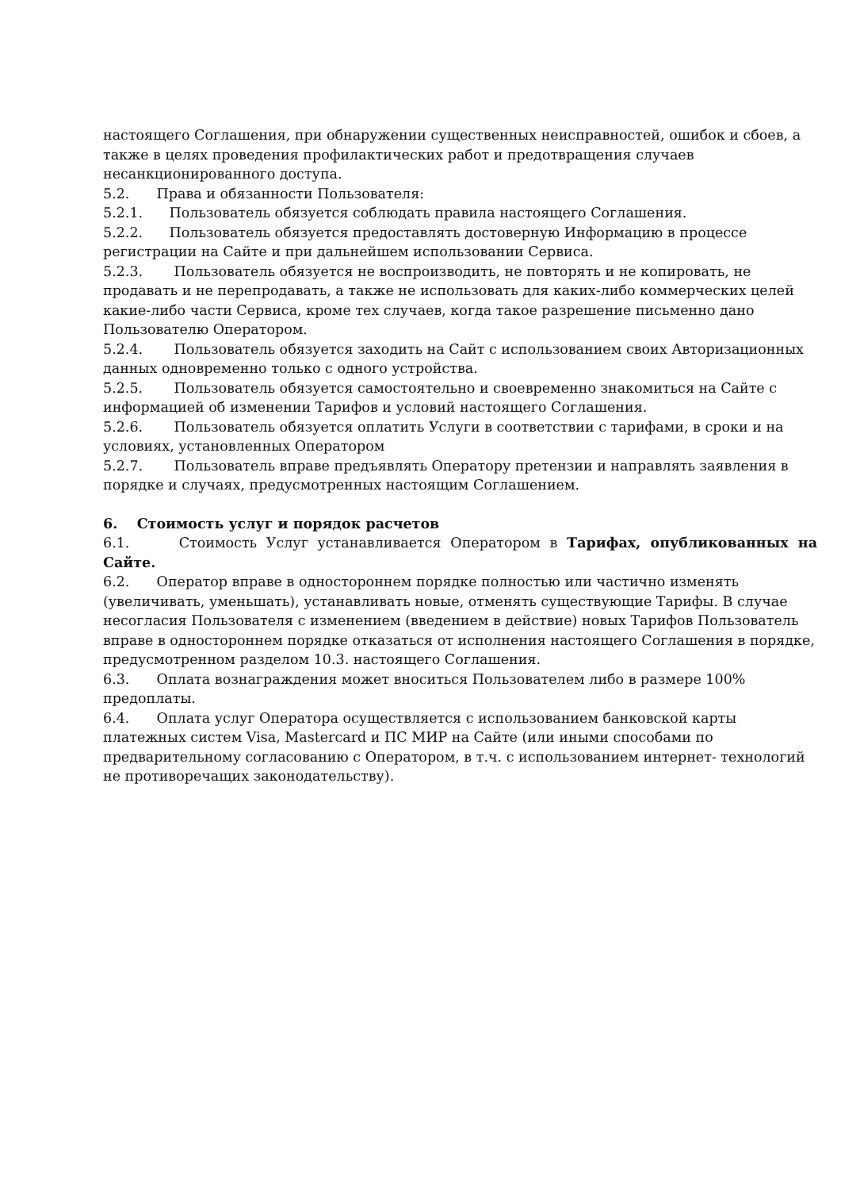настоящего Соглашения, при обнаружении существенных неисправностей, ошибок и сбоев, а также в целях проведения профилактических работ и предотвращения случаев несанкционированного доступа.
5.2. Права и обязанности Пользователя:
5.2.1. Пользователь обязуется соблюдать правила настоящего Соглашения.
5.2.2. Пользователь обязуется предоставлять достоверную Информацию в процессе регистрации на Сайте и при дальнейшем использовании Сервиса.
5.2.3. Пользователь обязуется не воспроизводить, не повторять и не копировать, не продавать и не перепродавать, а также не использовать для каких-либо коммерческих целей какие-либо части Сервиса, кроме тех случаев, когда такое разрешение письменно дано Пользователю Оператором.
5.2.4. Пользователь обязуется заходить на Сайт с использованием своих Авторизационных данных одновременно только с одного устройства.
5.2.5. Пользователь обязуется самостоятельно и своевременно знакомиться на Сайте с информацией об изменении Тарифов и условий настоящего Соглашения.
5.2.6. Пользователь обязуется оплатить Услуги в соответствии с тарифами, в сроки и на условиях, установленных Оператором
5.2.7. Пользователь вправе предъявлять Оператору претензии и направлять заявления в порядке и случаях, предусмотренных настоящим Соглашением.
6. Стоимость услуг и порядок расчетов
6.1. Стоимость Услуг устанавливается Оператором в Тарифах, опубликованных на Сайте.
6.2. Оператор вправе в одностороннем порядке полностью или частично изменять (увеличивать, уменьшать), устанавливать новые, отменять существующие Тарифы. В случае несогласия Пользователя с изменением (введением в действие) новых Тарифов Пользователь вправе в одностороннем порядке отказаться от исполнения настоящего Соглашения в порядке, предусмотренном разделом 10.3. настоящего Соглашения.
6.3. Оплата вознаграждения может вноситься Пользователем либо в размере 100% предоплаты.
6.4. Оплата услуг Оператора осуществляется с использованием банковской карты платежных систем Visa, Mastercard и ПС МИР на Сайте (или иными способами по предварительному согласованию с Оператором, в т.ч. с использованием интернет- технологий не противоречащих законодательству).